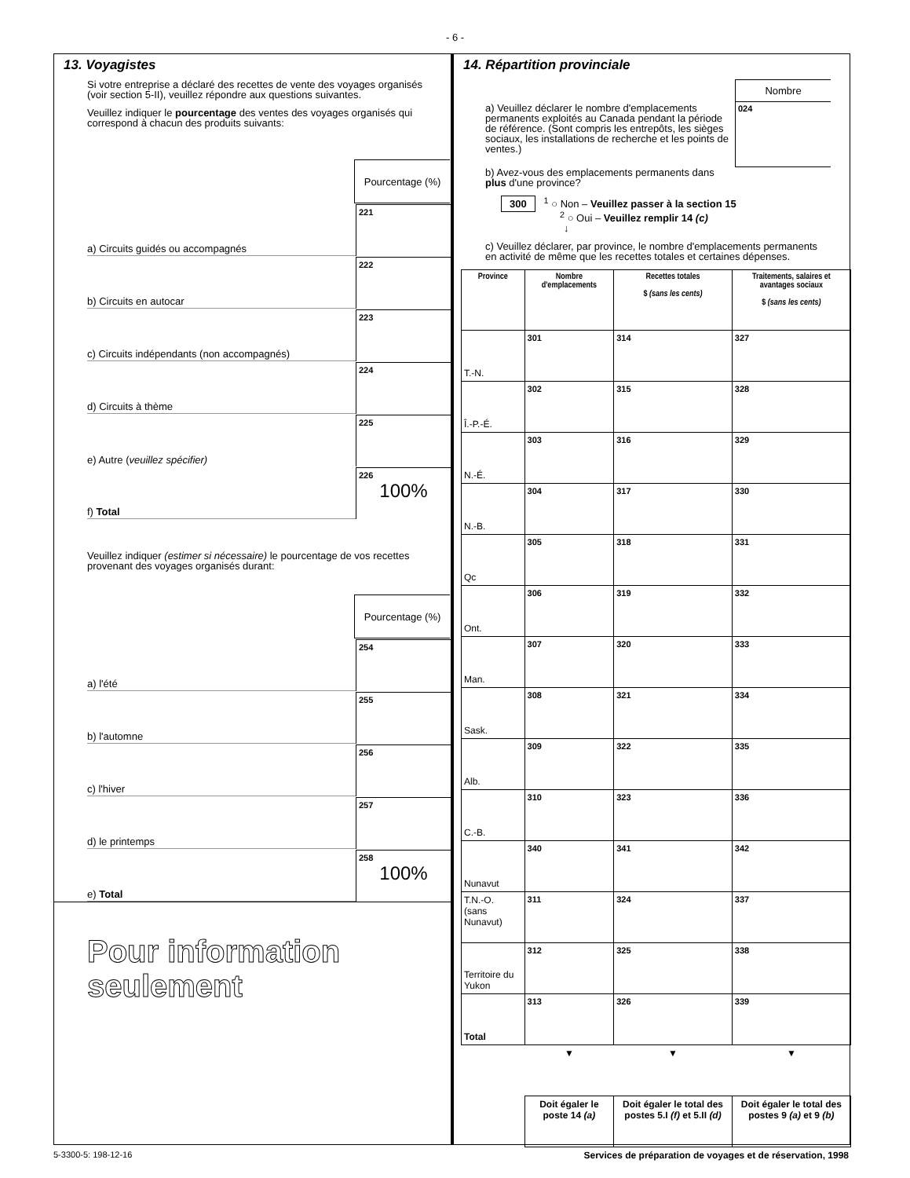- 6 -
13. Voyagistes
Si votre entreprise a déclaré des recettes de vente des voyages organisés (voir section 5-II), veuillez répondre aux questions suivantes.
Veuillez indiquer le pourcentage des ventes des voyages organisés qui correspond à chacun des produits suivants:
Pourcentage (%)
a) Circuits guidés ou accompagnés
221
b) Circuits en autocar
222
c) Circuits indépendants (non accompagnés)
223
d) Circuits à thème
224
e) Autre (veuillez spécifier)
225
f) Total
226
100%
Veuillez indiquer (estimer si nécessaire) le pourcentage de vos recettes provenant des voyages organisés durant:
Pourcentage (%)
a) l'été
254
b) l'automne
255
c) l'hiver
256
d) le printemps
257
e) Total
258
100%
Pour information seulement
14. Répartition provinciale
a) Veuillez déclarer le nombre d'emplacements permanents exploités au Canada pendant la période de référence. (Sont compris les entrepôts, les sièges sociaux, les installations de recherche et les points de ventes.)
Nombre
024
b) Avez-vous des emplacements permanents dans plus d'une province?
300 <sup>1</sup> ○ Non – Veuillez passer à la section 15
<sup>2</sup> ○ Oui – Veuillez remplir 14 (c)
↓
c) Veuillez déclarer, par province, le nombre d'emplacements permanents en activité de même que les recettes totales et certaines dépenses.
| Province | Nombre d'emplacements | Recettes totales $ (sans les cents) | Traitements, salaires et avantages sociaux $ (sans les cents) |
| --- | --- | --- | --- |
| T.-N. | 301 | 314 | 327 |
| Î.-P.-É. | 302 | 315 | 328 |
| N.-É. | 303 | 316 | 329 |
| N.-B. | 304 | 317 | 330 |
| Qc | 305 | 318 | 331 |
| Ont. | 306 | 319 | 332 |
| Man. | 307 | 320 | 333 |
| Sask. | 308 | 321 | 334 |
| Alb. | 309 | 322 | 335 |
| C.-B. | 310 | 323 | 336 |
| Nunavut | 340 | 341 | 342 |
| T.N.-O. (sans Nunavut) | 311 | 324 | 337 |
| Territoire du Yukon | 312 | 325 | 338 |
| Total | 313 | 326 | 339 |
| | ▼ | ▼ | ▼ |
| | Doit égaler le poste 14 (a) | Doit égaler le total des postes 5.I (f) et 5.II (d) | Doit égaler le total des postes 9 (a) et 9 (b) |
5-3300-5: 198-12-16 Services de préparation de voyages et de réservation, 1998